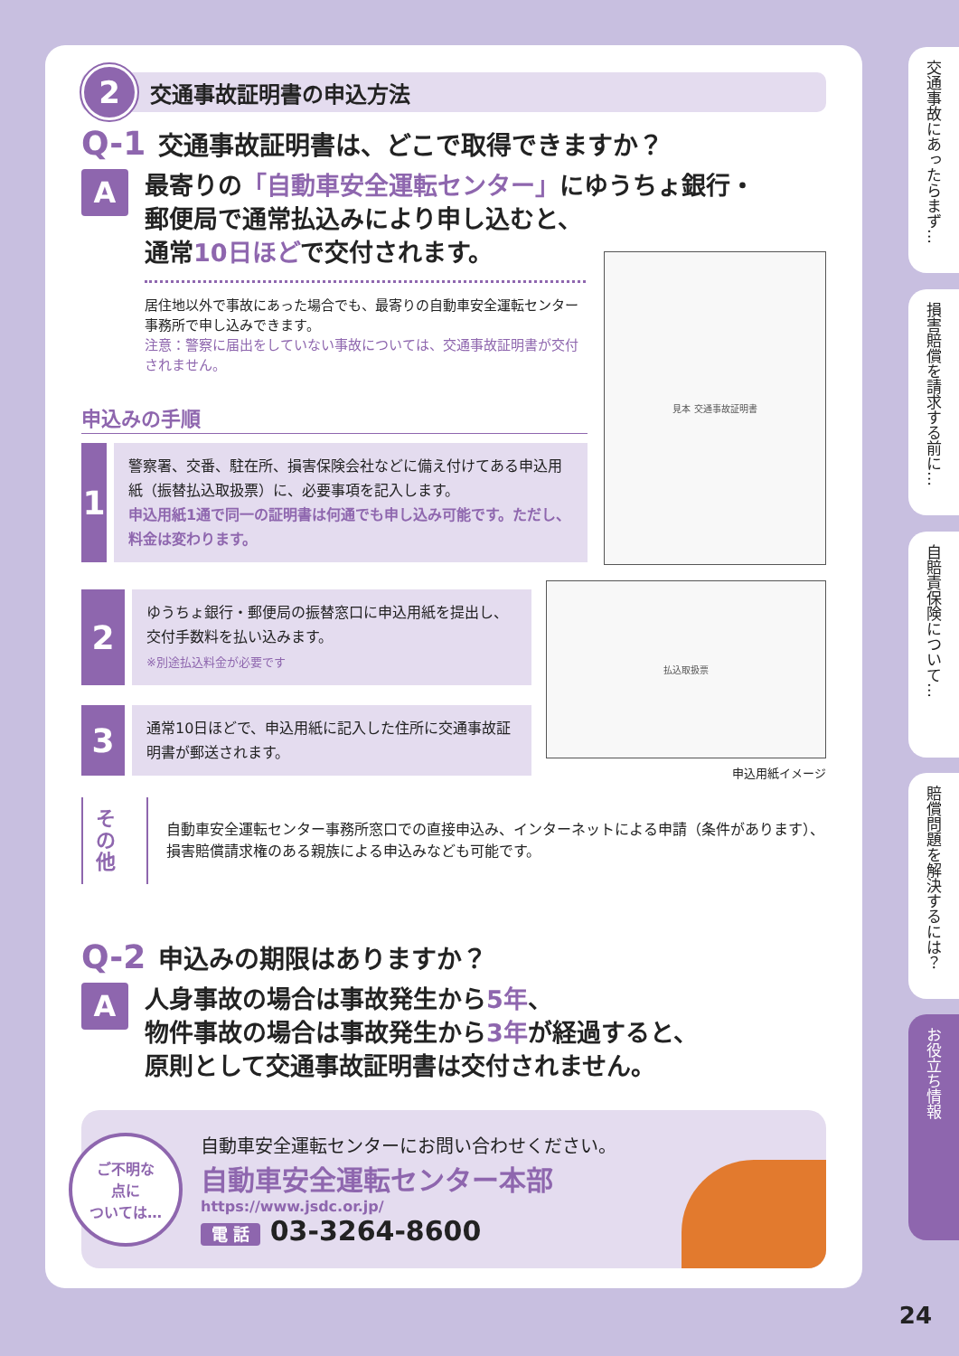2
交通事故証明書の申込方法
Q-1 交通事故証明書は、どこで取得できますか？
A
最寄りの「自動車安全運転センター」にゆうちょ銀行・
郵便局で通常払込みにより申し込むと、
通常10日ほどで交付されます。
居住地以外で事故にあった場合でも、最寄りの自動車安全運転センター事務所で申し込みできます。
注意：警察に届出をしていない事故については、交通事故証明書が交付されません。
見本 交通事故証明書
申込みの手順
1
警察署、交番、駐在所、損害保険会社などに備え付けてある申込用紙（振替払込取扱票）に、必要事項を記入します。
申込用紙1通で同一の証明書は何通でも申し込み可能です。ただし、料金は変わります。
2
ゆうちょ銀行・郵便局の振替窓口に申込用紙を提出し、交付手数料を払い込みます。
※別途払込料金が必要です
3
通常10日ほどで、申込用紙に記入した住所に交通事故証明書が郵送されます。
払込取扱票
申込用紙イメージ
その他
自動車安全運転センター事務所窓口での直接申込み、インターネットによる申請（条件があります）、損害賠償請求権のある親族による申込みなども可能です。
Q-2 申込みの期限はありますか？
A
人身事故の場合は事故発生から5年、
物件事故の場合は事故発生から3年が経過すると、
原則として交通事故証明書は交付されません。
ご不明な
点に
ついては…
自動車安全運転センターにお問い合わせください。
自動車安全運転センター本部
https://www.jsdc.or.jp/
電 話 03-3264-8600
交通事故にあったらまず…
損害賠償を請求する前に…
自賠責保険について…
賠償問題を解決するには？
お役立ち情報
24